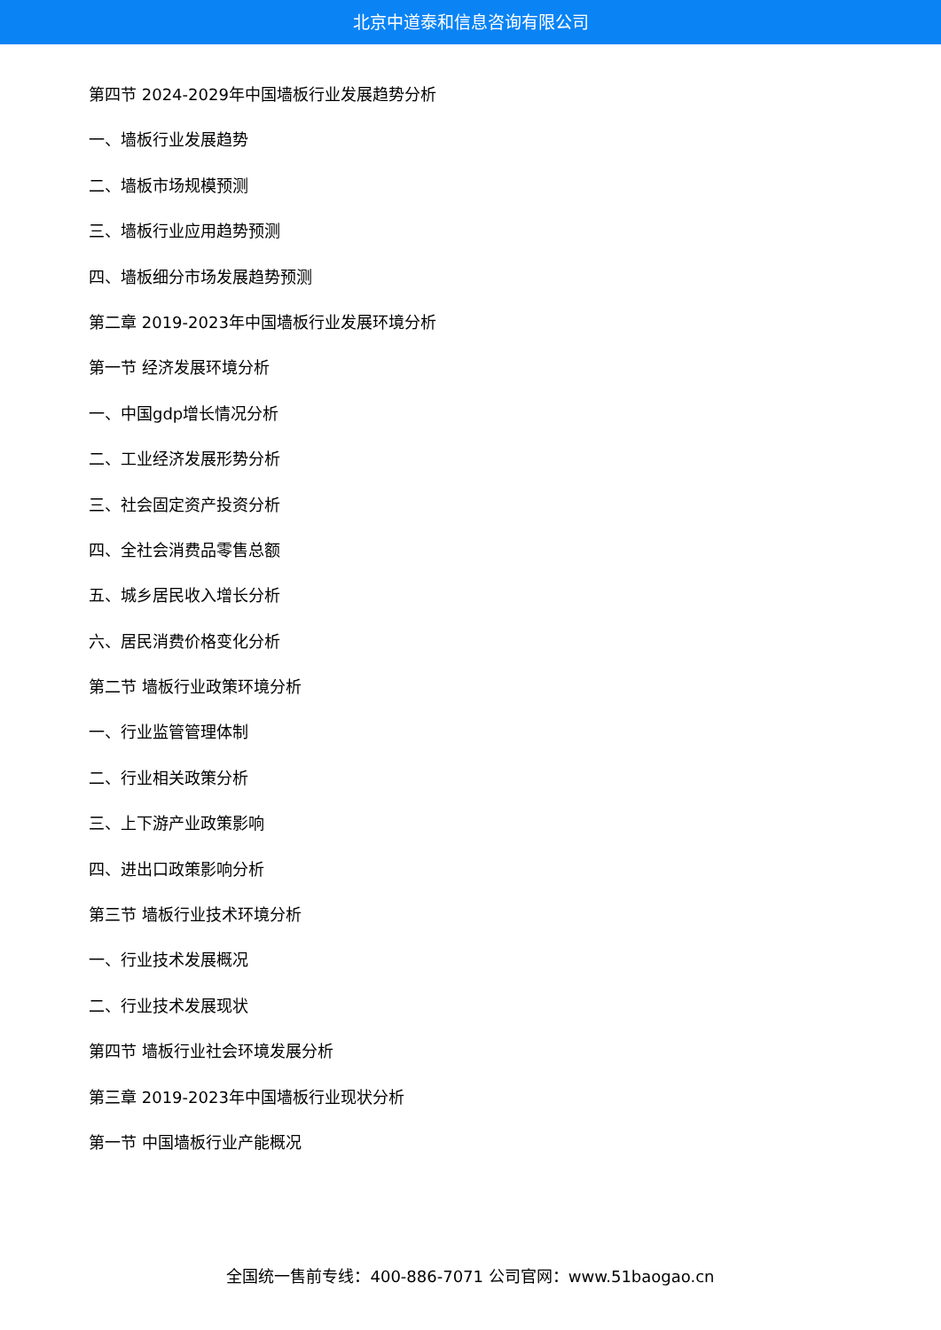北京中道泰和信息咨询有限公司
第四节 2024-2029年中国墙板行业发展趋势分析
一、墙板行业发展趋势
二、墙板市场规模预测
三、墙板行业应用趋势预测
四、墙板细分市场发展趋势预测
第二章 2019-2023年中国墙板行业发展环境分析
第一节 经济发展环境分析
一、中国gdp增长情况分析
二、工业经济发展形势分析
三、社会固定资产投资分析
四、全社会消费品零售总额
五、城乡居民收入增长分析
六、居民消费价格变化分析
第二节 墙板行业政策环境分析
一、行业监管管理体制
二、行业相关政策分析
三、上下游产业政策影响
四、进出口政策影响分析
第三节 墙板行业技术环境分析
一、行业技术发展概况
二、行业技术发展现状
第四节 墙板行业社会环境发展分析
第三章 2019-2023年中国墙板行业现状分析
第一节 中国墙板行业产能概况
全国统一售前专线：400-886-7071 公司官网：www.51baogao.cn